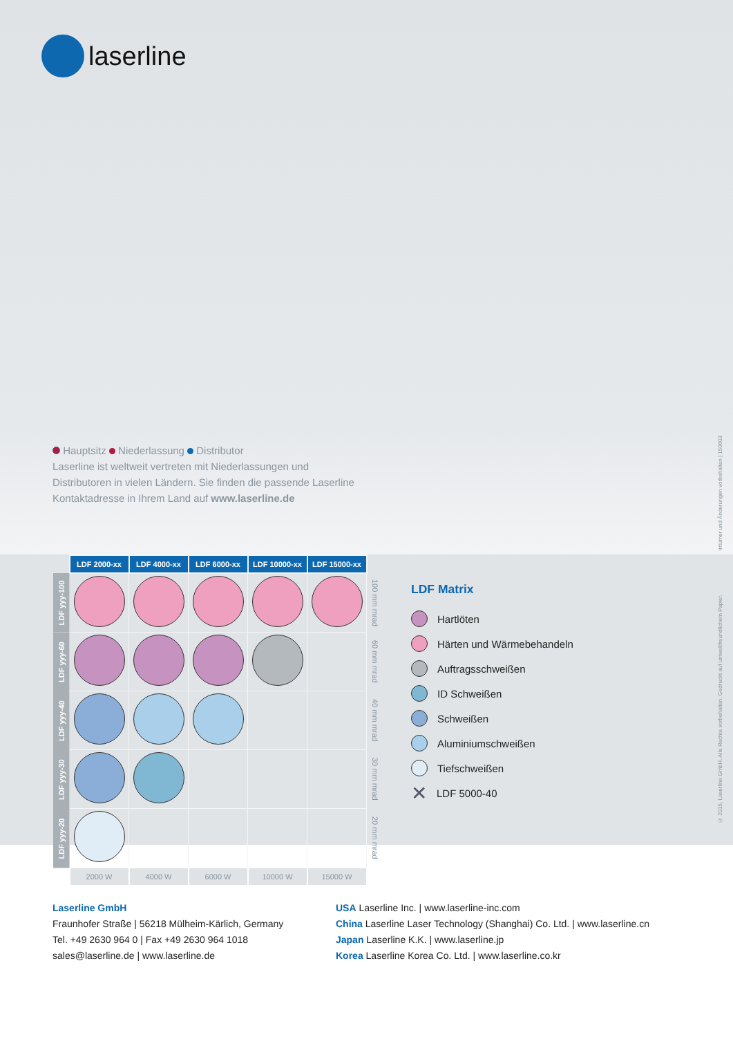laserline
Hauptsitz Niederlassung Distributor
Laserline ist weltweit vertreten mit Niederlassungen und
Distributoren in vielen Ländern. Sie finden die passende Laserline
Kontaktadresse in Ihrem Land auf www.laserline.de
Irrtümer und Änderungen vorbehalten | 150603
© 2015, Laserline GmbH. Alle Rechte vorbehalten. Gedruckt auf umweltfreundlichem Papier.
| | LDF 2000-xx | LDF 4000-xx | LDF 6000-xx | LDF 10000-xx | LDF 15000-xx | |
| LDF yyy-100 | | | | | | 100 mm mrad |
| LDF yyy-60 | | | | | | 60 mm mrad |
| LDF yyy-40 | | | | | | 40 mm mrad |
| LDF yyy-30 | | | | | | 30 mm mrad |
| LDF yyy-20 | | | | | | 20 mm mrad |
| | 2000 W | 4000 W | 6000 W | 10000 W | 15000 W | |
LDF Matrix
Hartlöten
Härten und Wärmebehandeln
Auftragsschweißen
ID Schweißen
Schweißen
Aluminiumschweißen
Tiefschweißen
✕ LDF 5000-40
Laserline GmbH
Fraunhofer Straße | 56218 Mülheim-Kärlich, Germany
Tel. +49 2630 964 0 | Fax +49 2630 964 1018
sales@laserline.de | www.laserline.de
USA Laserline Inc. | www.laserline-inc.com
China Laserline Laser Technology (Shanghai) Co. Ltd. | www.laserline.cn
Japan Laserline K.K. | www.laserline.jp
Korea Laserline Korea Co. Ltd. | www.laserline.co.kr